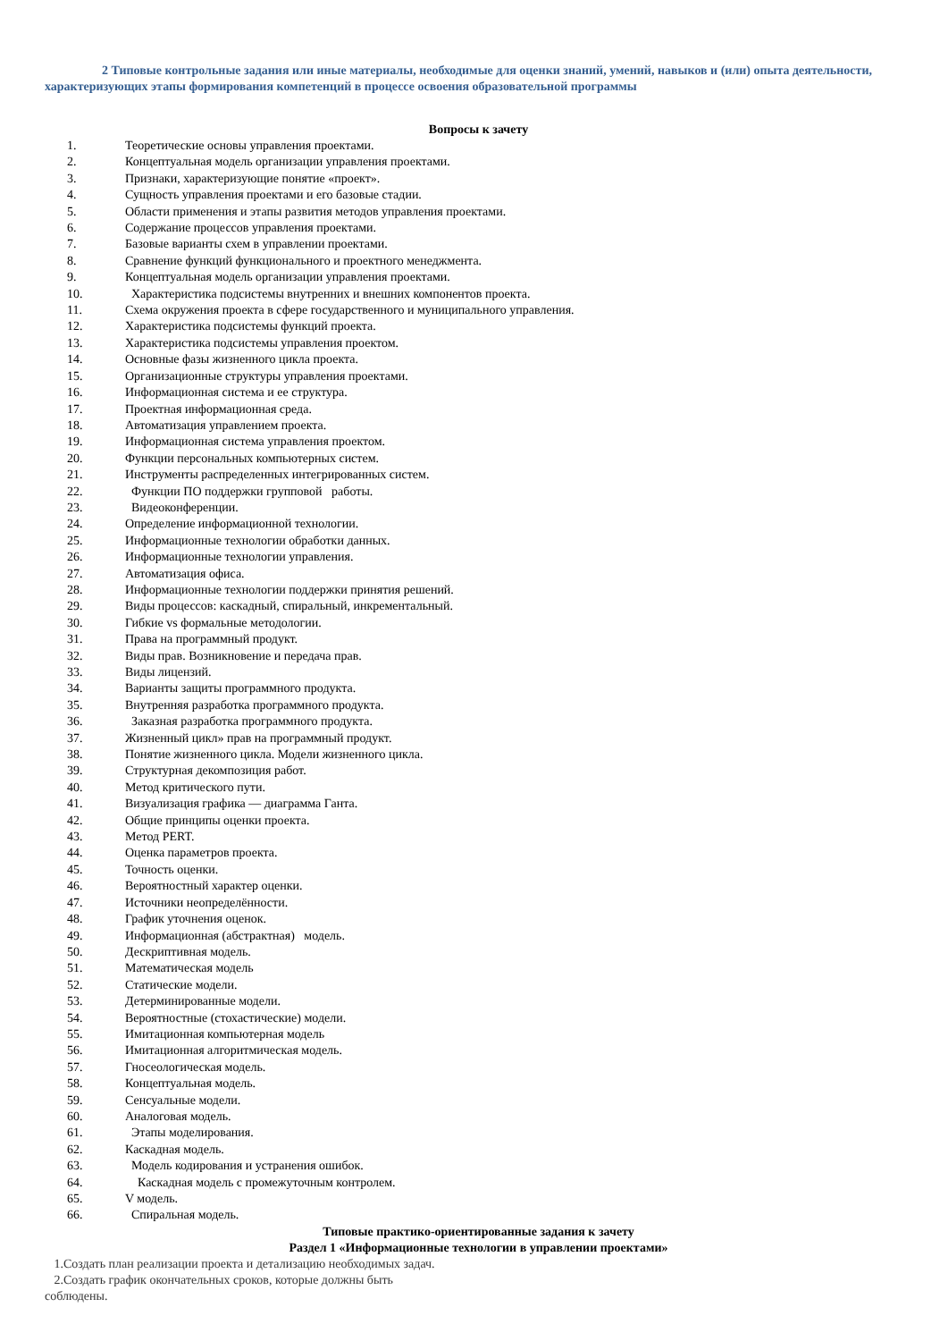2 Типовые контрольные задания или иные материалы, необходимые для оценки знаний, умений, навыков и (или) опыта деятельности, характеризующих этапы формирования компетенций в процессе освоения образовательной программы
Вопросы к зачету
1. Теоретические основы управления проектами.
2. Концептуальная модель организации управления проектами.
3. Признаки, характеризующие понятие «проект».
4. Сущность управления проектами и его базовые стадии.
5. Области применения и этапы развития методов управления проектами.
6. Содержание процессов управления проектами.
7. Базовые варианты схем в управлении проектами.
8. Сравнение функций функционального и проектного менеджмента.
9. Концептуальная модель организации управления проектами.
10. Характеристика подсистемы внутренних и внешних компонентов проекта.
11. Схема окружения проекта в сфере государственного и муниципального управления.
12. Характеристика подсистемы функций проекта.
13. Характеристика подсистемы управления проектом.
14. Основные фазы жизненного цикла проекта.
15. Организационные структуры управления проектами.
16. Информационная система и ее структура.
17. Проектная информационная среда.
18. Автоматизация управлением проекта.
19. Информационная система управления проектом.
20. Функции персональных компьютерных систем.
21. Инструменты распределенных интегрированных систем.
22. Функции ПО поддержки групповой работы.
23. Видеоконференции.
24. Определение информационной технологии.
25. Информационные технологии обработки данных.
26. Информационные технологии управления.
27. Автоматизация офиса.
28. Информационные технологии поддержки принятия решений.
29. Виды процессов: каскадный, спиральный, инкрементальный.
30. Гибкие vs формальные методологии.
31. Права на программный продукт.
32. Виды прав. Возникновение и передача прав.
33. Виды лицензий.
34. Варианты защиты программного продукта.
35. Внутренняя разработка программного продукта.
36. Заказная разработка программного продукта.
37. Жизненный цикл» прав на программный продукт.
38. Понятие жизненного цикла. Модели жизненного цикла.
39. Структурная декомпозиция работ.
40. Метод критического пути.
41. Визуализация графика — диаграмма Ганта.
42. Общие принципы оценки проекта.
43. Метод PERT.
44. Оценка параметров проекта.
45. Точность оценки.
46. Вероятностный характер оценки.
47. Источники неопределённости.
48. График уточнения оценок.
49. Информационная (абстрактная) модель.
50. Дескриптивная модель.
51. Математическая модель
52. Статические модели.
53. Детерминированные модели.
54. Вероятностные (стохастические) модели.
55. Имитационная компьютерная модель
56. Имитационная алгоритмическая модель.
57. Гносеологическая модель.
58. Концептуальная модель.
59. Сенсуальные модели.
60. Аналоговая модель.
61. Этапы моделирования.
62. Каскадная модель.
63. Модель кодирования и устранения ошибок.
64. Каскадная модель с промежуточным контролем.
65. V модель.
66. Спиральная модель.
Типовые практико-ориентированные задания к зачету
Раздел 1 «Информационные технологии в управлении проектами»
1.Создать план реализации проекта и детализацию необходимых задач.
2.Создать график окончательных сроков, которые должны быть
соблюдены.